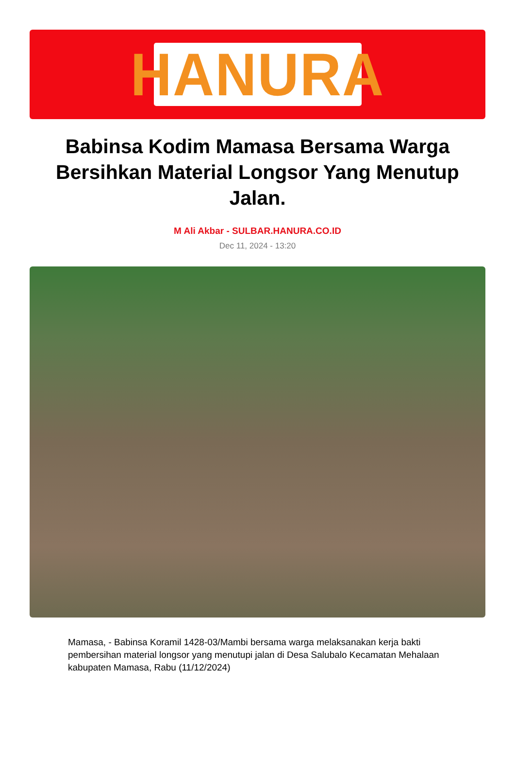HANURA
Babinsa Kodim Mamasa Bersama Warga Bersihkan Material Longsor Yang Menutup Jalan.
M Ali Akbar - SULBAR.HANURA.CO.ID
Dec 11, 2024 - 13:20
Mamasa, - Babinsa Koramil 1428-03/Mambi bersama warga melaksanakan kerja bakti pembersihan material longsor yang menutupi jalan di Desa Salubalo Kecamatan Mehalaan kabupaten Mamasa, Rabu (11/12/2024)